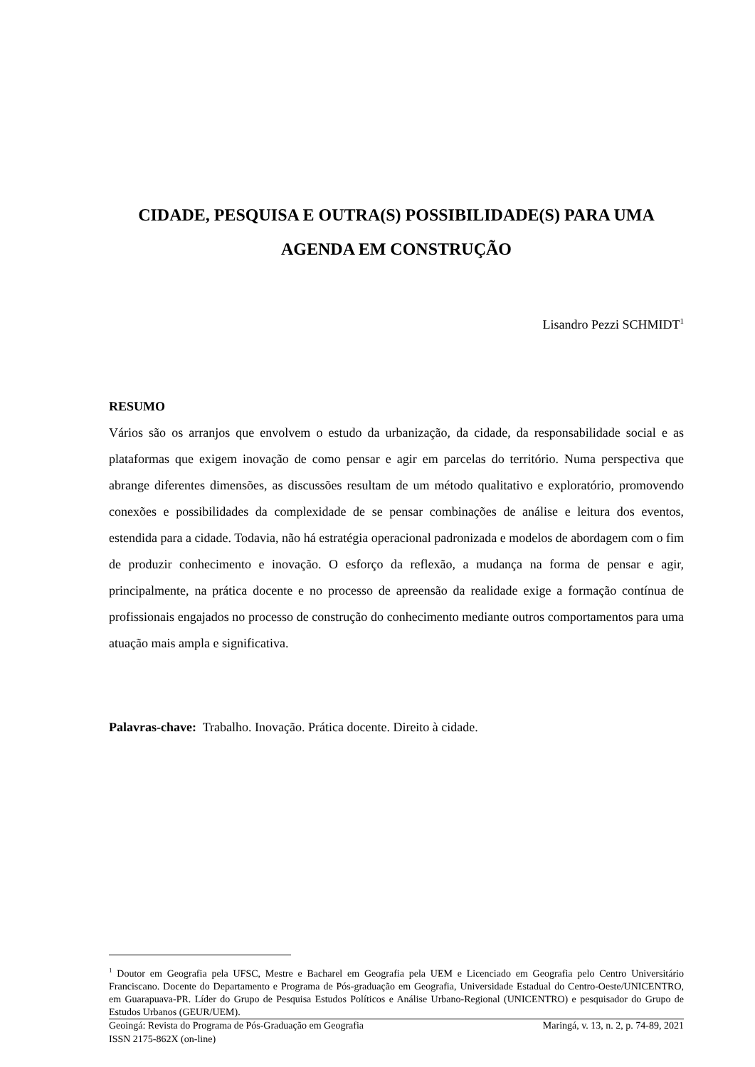CIDADE, PESQUISA E OUTRA(S) POSSIBILIDADE(S) PARA UMA
AGENDA EM CONSTRUÇÃO
Lisandro Pezzi SCHMIDT<sup>1</sup>
RESUMO
Vários são os arranjos que envolvem o estudo da urbanização, da cidade, da responsabilidade social e as plataformas que exigem inovação de como pensar e agir em parcelas do território. Numa perspectiva que abrange diferentes dimensões, as discussões resultam de um método qualitativo e exploratório, promovendo conexões e possibilidades da complexidade de se pensar combinações de análise e leitura dos eventos, estendida para a cidade. Todavia, não há estratégia operacional padronizada e modelos de abordagem com o fim de produzir conhecimento e inovação. O esforço da reflexão, a mudança na forma de pensar e agir, principalmente, na prática docente e no processo de apreensão da realidade exige a formação contínua de profissionais engajados no processo de construção do conhecimento mediante outros comportamentos para uma atuação mais ampla e significativa.
Palavras-chave: Trabalho. Inovação. Prática docente. Direito à cidade.
<sup>1</sup> Doutor em Geografia pela UFSC, Mestre e Bacharel em Geografia pela UEM e Licenciado em Geografia pelo Centro Universitário Franciscano. Docente do Departamento e Programa de Pós-graduação em Geografia, Universidade Estadual do Centro-Oeste/UNICENTRO, em Guarapuava-PR. Líder do Grupo de Pesquisa Estudos Políticos e Análise Urbano-Regional (UNICENTRO) e pesquisador do Grupo de Estudos Urbanos (GEUR/UEM).
Geoingá: Revista do Programa de Pós-Graduação em Geografia Maringá, v. 13, n. 2, p. 74-89, 2021
ISSN 2175-862X (on-line)